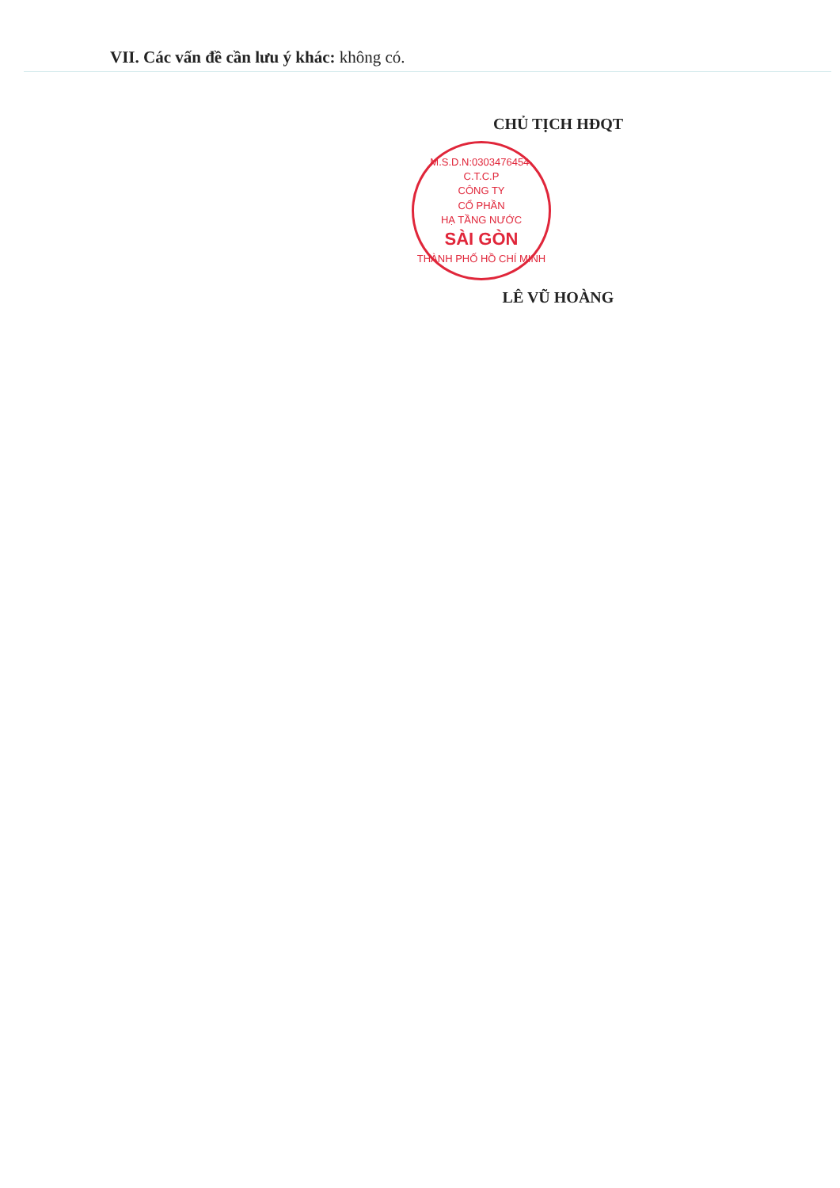VII. Các vấn đề cần lưu ý khác: không có.
CHỦ TỊCH HĐQT
M.S.D.N:0303476454-C.T.C.P
CÔNG TY
CỔ PHẦN
HẠ TẦNG NƯỚC
SÀI GÒN
THÀNH PHỐ HỒ CHÍ MINH
LÊ VŨ HOÀNG